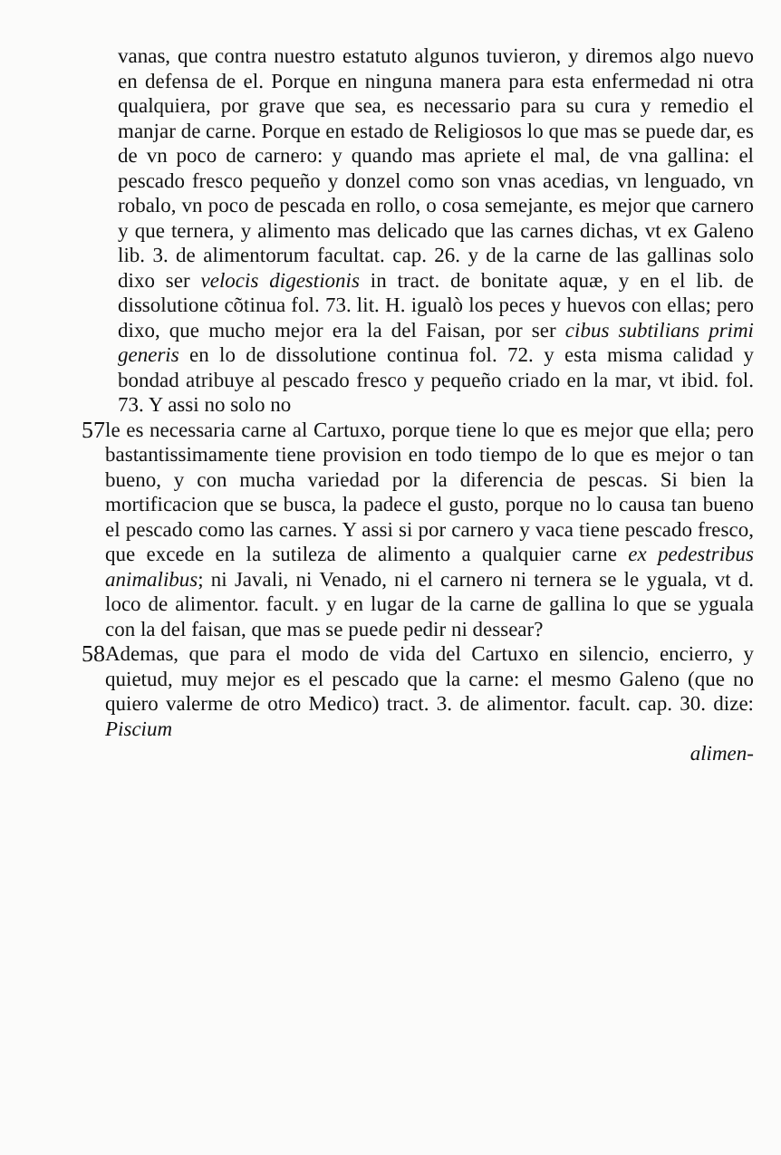vanas, que contra nuestro estatuto algunos tuvieron, y diremos algo nuevo en defensa de el. Porque en ninguna manera para esta enfermedad ni otra qualquiera, por grave que sea, es necessario para su cura y remedio el manjar de carne. Porque en estado de Religiosos lo que mas se puede dar, es de vn poco de carnero: y quando mas apriete el mal, de vna gallina: el pescado fresco pequeño y donzel como son vnas acedias, vn lenguado, vn robalo, vn poco de pescada en rollo, o cosa semejante, es mejor que carnero y que ternera, y alimento mas delicado que las carnes dichas, vt ex Galeno lib. 3. de alimentorum facultat. cap. 26. y de la carne de las gallinas solo dixo ser velocis digestionis in tract. de bonitate aquæ, y en el lib. de dissolutione cõtinua fol. 73. lit. H. igualò los peces y huevos con ellas; pero dixo, que mucho mejor era la del Faisan, por ser cibus subtilians primi generis en lo de dissolutione continua fol. 72. y esta misma calidad y bondad atribuye al pescado fresco y pequeño criado en la mar, vt ibid. fol. 73. Y assi no solo no
57 le es necessaria carne al Cartuxo, porque tiene lo que es mejor que ella; pero bastantissimamente tiene provision en todo tiempo de lo que es mejor o tan bueno, y con mucha variedad por la diferencia de pescas. Si bien la mortificacion que se busca, la padece el gusto, porque no lo causa tan bueno el pescado como las carnes. Y assi si por carnero y vaca tiene pescado fresco, que excede en la sutileza de alimento a qualquier carne ex pedestribus animalibus; ni Javali, ni Venado, ni el carnero ni ternera se le yguala, vt d. loco de alimentor. facult. y en lugar de la carne de gallina lo que se yguala con la del faisan, que mas se puede pedir ni dessear?
58 Ademas, que para el modo de vida del Cartuxo en silencio, encierro, y quietud, muy mejor es el pescado que la carne: el mesmo Galeno (que no quiero valerme de otro Medico) tract. 3. de alimentor. facult. cap. 30. dize: Piscium
alimen-